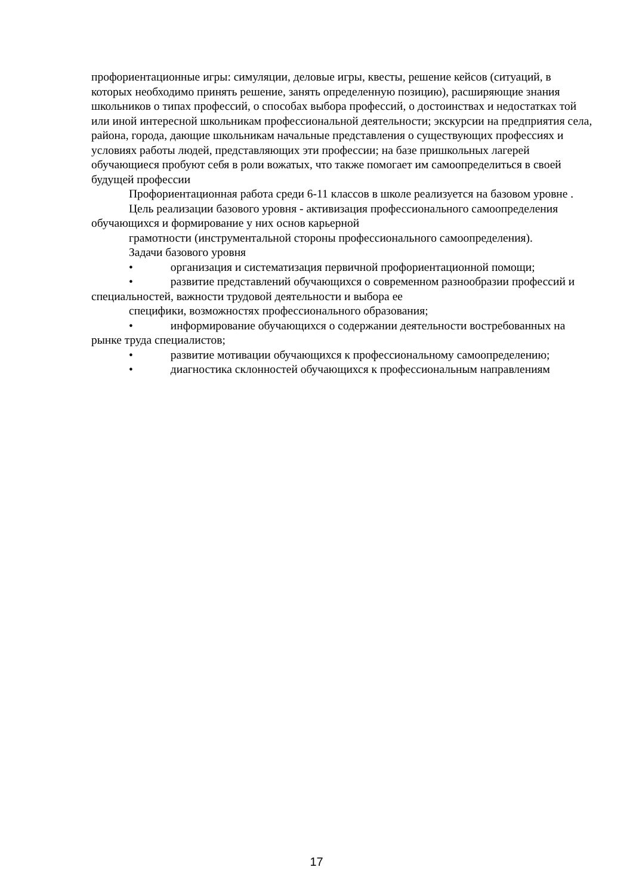профориентационные игры: симуляции, деловые игры, квесты, решение кейсов (ситуаций, в которых необходимо принять решение, занять определенную позицию), расширяющие знания школьников о типах профессий, о способах выбора профессий, о достоинствах и недостатках той или иной интересной школьникам профессиональной деятельности; экскурсии на предприятия села, района, города, дающие школьникам начальные представления о существующих профессиях и условиях работы людей, представляющих эти профессии; на базе пришкольных лагерей обучающиеся пробуют себя в роли вожатых, что также помогает им самоопределиться в своей будущей профессии
Профориентационная работа среди 6-11 классов в школе реализуется на базовом уровне .
Цель реализации базового уровня - активизация профессионального самоопределения обучающихся и формирование у них основ карьерной
грамотности (инструментальной стороны профессионального самоопределения).
Задачи базового уровня
• организация и систематизация первичной профориентационной помощи;
• развитие представлений обучающихся о современном разнообразии профессий и специальностей, важности трудовой деятельности и выбора ее
специфики, возможностях профессионального образования;
• информирование обучающихся о содержании деятельности востребованных на рынке труда специалистов;
• развитие мотивации обучающихся к профессиональному самоопределению;
• диагностика склонностей обучающихся к профессиональным направлениям
17